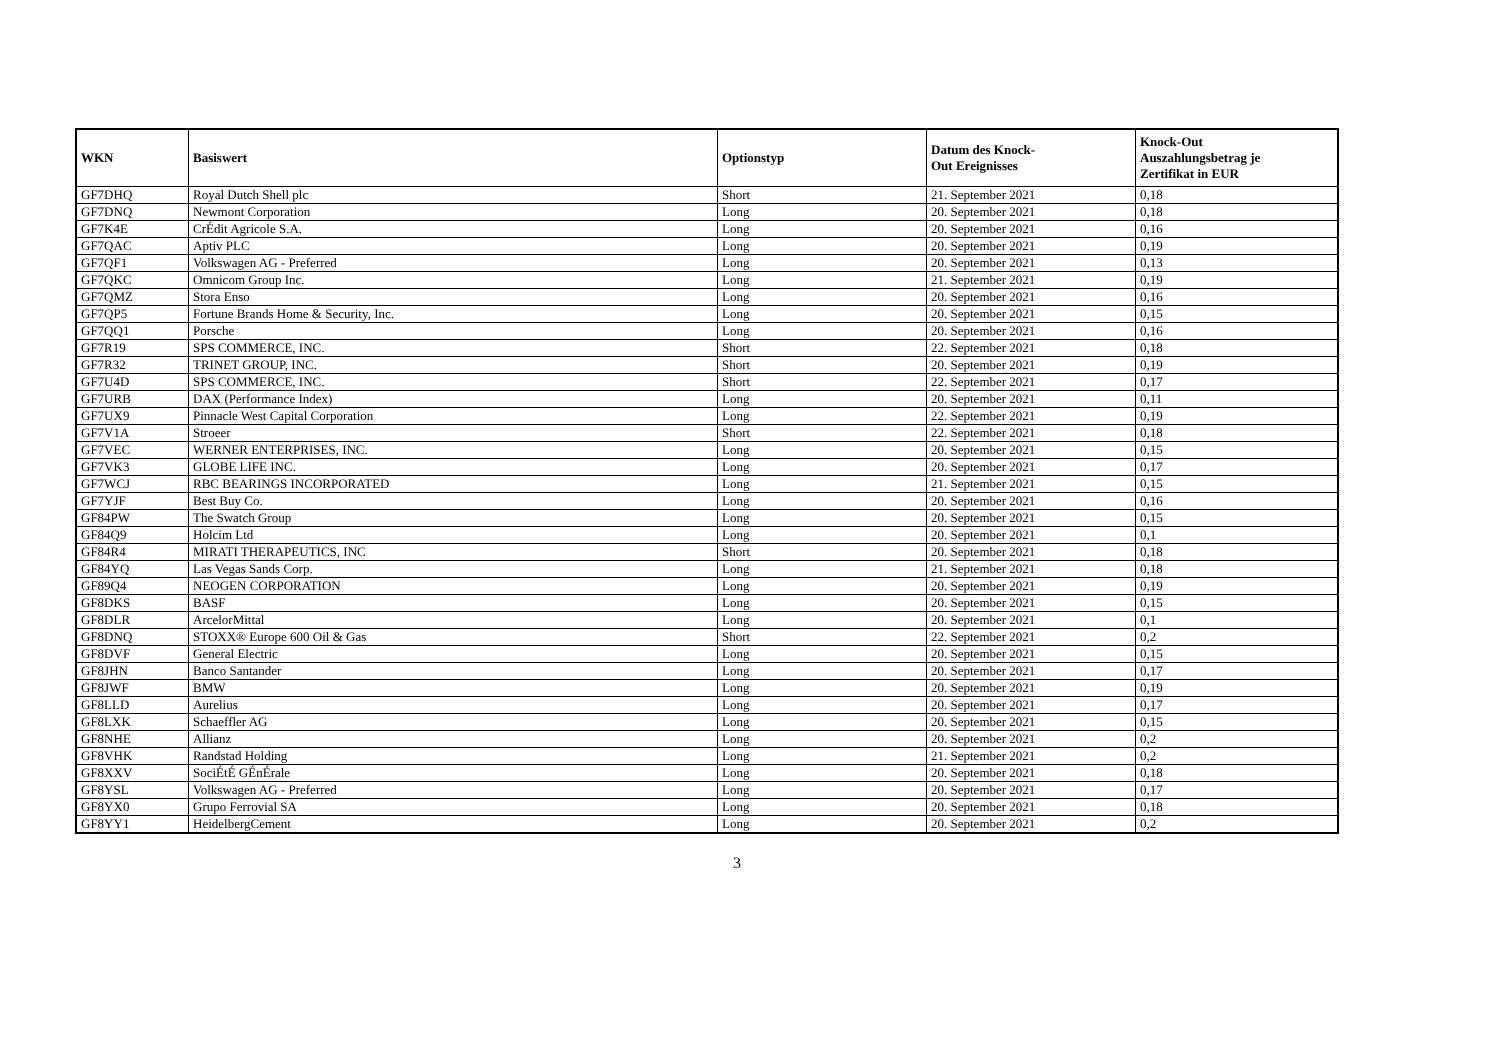| WKN | Basiswert | Optionstyp | Datum des Knock- Out Ereignisses | Knock-Out Auszahlungsbetrag je Zertifikat in EUR |
| --- | --- | --- | --- | --- |
| GF7DHQ | Royal Dutch Shell plc | Short | 21. September 2021 | 0,18 |
| GF7DNQ | Newmont Corporation | Long | 20. September 2021 | 0,18 |
| GF7K4E | CrÉdit Agricole S.A. | Long | 20. September 2021 | 0,16 |
| GF7QAC | Aptiv PLC | Long | 20. September 2021 | 0,19 |
| GF7QF1 | Volkswagen AG - Preferred | Long | 20. September 2021 | 0,13 |
| GF7QKC | Omnicom Group Inc. | Long | 21. September 2021 | 0,19 |
| GF7QMZ | Stora Enso | Long | 20. September 2021 | 0,16 |
| GF7QP5 | Fortune Brands Home & Security, Inc. | Long | 20. September 2021 | 0,15 |
| GF7QQ1 | Porsche | Long | 20. September 2021 | 0,16 |
| GF7R19 | SPS COMMERCE, INC. | Short | 22. September 2021 | 0,18 |
| GF7R32 | TRINET GROUP, INC. | Short | 20. September 2021 | 0,19 |
| GF7U4D | SPS COMMERCE, INC. | Short | 22. September 2021 | 0,17 |
| GF7URB | DAX (Performance Index) | Long | 20. September 2021 | 0,11 |
| GF7UX9 | Pinnacle West Capital Corporation | Long | 22. September 2021 | 0,19 |
| GF7V1A | Stroeer | Short | 22. September 2021 | 0,18 |
| GF7VEC | WERNER ENTERPRISES, INC. | Long | 20. September 2021 | 0,15 |
| GF7VK3 | GLOBE LIFE INC. | Long | 20. September 2021 | 0,17 |
| GF7WCJ | RBC BEARINGS INCORPORATED | Long | 21. September 2021 | 0,15 |
| GF7YJF | Best Buy Co. | Long | 20. September 2021 | 0,16 |
| GF84PW | The Swatch Group | Long | 20. September 2021 | 0,15 |
| GF84Q9 | Holcim Ltd | Long | 20. September 2021 | 0,1 |
| GF84R4 | MIRATI THERAPEUTICS, INC | Short | 20. September 2021 | 0,18 |
| GF84YQ | Las Vegas Sands Corp. | Long | 21. September 2021 | 0,18 |
| GF89Q4 | NEOGEN CORPORATION | Long | 20. September 2021 | 0,19 |
| GF8DKS | BASF | Long | 20. September 2021 | 0,15 |
| GF8DLR | ArcelorMittal | Long | 20. September 2021 | 0,1 |
| GF8DNQ | STOXX® Europe 600 Oil & Gas | Short | 22. September 2021 | 0,2 |
| GF8DVF | General Electric | Long | 20. September 2021 | 0,15 |
| GF8JHN | Banco Santander | Long | 20. September 2021 | 0,17 |
| GF8JWF | BMW | Long | 20. September 2021 | 0,19 |
| GF8LLD | Aurelius | Long | 20. September 2021 | 0,17 |
| GF8LXK | Schaeffler AG | Long | 20. September 2021 | 0,15 |
| GF8NHE | Allianz | Long | 20. September 2021 | 0,2 |
| GF8VHK | Randstad Holding | Long | 21. September 2021 | 0,2 |
| GF8XXV | SociÉtÉ GÉnÉrale | Long | 20. September 2021 | 0,18 |
| GF8YSL | Volkswagen AG - Preferred | Long | 20. September 2021 | 0,17 |
| GF8YX0 | Grupo Ferrovial SA | Long | 20. September 2021 | 0,18 |
| GF8YY1 | HeidelbergCement | Long | 20. September 2021 | 0,2 |
3